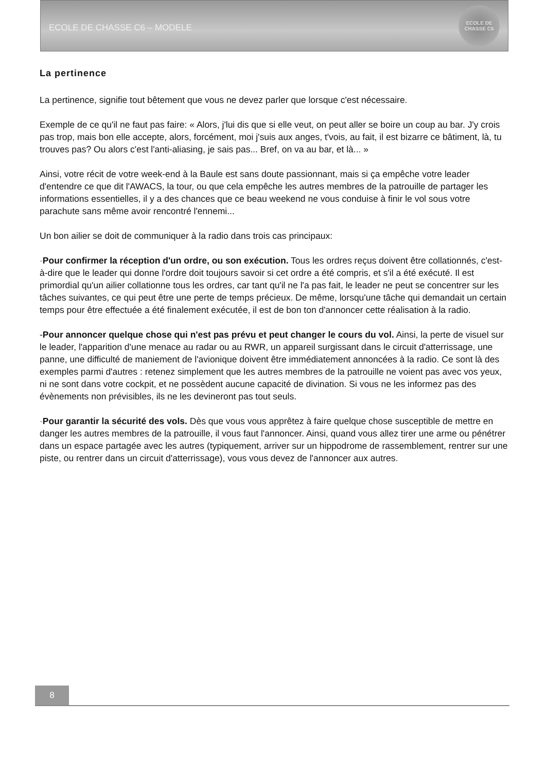ECOLE DE CHASSE C6 – MODELE
ECOLE DE CHASSE C6
La pertinence
La pertinence, signifie tout bêtement que vous ne devez parler que lorsque c'est nécessaire.
Exemple de ce qu'il ne faut pas faire: « Alors, j'lui dis que si elle veut, on peut aller se boire un coup au bar. J'y crois pas trop, mais bon elle accepte, alors, forcément, moi j'suis aux anges, t'vois, au fait, il est bizarre ce bâtiment, là, tu trouves pas? Ou alors c'est l'anti-aliasing, je sais pas... Bref, on va au bar, et là... »
Ainsi, votre récit de votre week-end à la Baule est sans doute passionnant, mais si ça empêche votre leader d'entendre ce que dit l'AWACS, la tour, ou que cela empêche les autres membres de la patrouille de partager les informations essentielles, il y a des chances que ce beau weekend ne vous conduise à finir le vol sous votre parachute sans même avoir rencontré l'ennemi...
Un bon ailier se doit de communiquer à la radio dans trois cas principaux:
-Pour confirmer la réception d'un ordre, ou son exécution. Tous les ordres reçus doivent être collationnés, c'est-à-dire que le leader qui donne l'ordre doit toujours savoir si cet ordre a été compris, et s'il a été exécuté. Il est primordial qu'un ailier collationne tous les ordres, car tant qu'il ne l'a pas fait, le leader ne peut se concentrer sur les tâches suivantes, ce qui peut être une perte de temps précieux. De même, lorsqu'une tâche qui demandait un certain temps pour être effectuée a été finalement exécutée, il est de bon ton d'annoncer cette réalisation à la radio.
-Pour annoncer quelque chose qui n'est pas prévu et peut changer le cours du vol. Ainsi, la perte de visuel sur le leader, l'apparition d'une menace au radar ou au RWR, un appareil surgissant dans le circuit d'atterrissage, une panne, une difficulté de maniement de l'avionique doivent être immédiatement annoncées à la radio. Ce sont là des exemples parmi d'autres : retenez simplement que les autres membres de la patrouille ne voient pas avec vos yeux, ni ne sont dans votre cockpit, et ne possèdent aucune capacité de divination. Si vous ne les informez pas des évènements non prévisibles, ils ne les devineront pas tout seuls.
-Pour garantir la sécurité des vols. Dès que vous vous apprêtez à faire quelque chose susceptible de mettre en danger les autres membres de la patrouille, il vous faut l'annoncer. Ainsi, quand vous allez tirer une arme ou pénétrer dans un espace partagée avec les autres (typiquement, arriver sur un hippodrome de rassemblement, rentrer sur une piste, ou rentrer dans un circuit d'atterrissage), vous vous devez de l'annoncer aux autres.
8